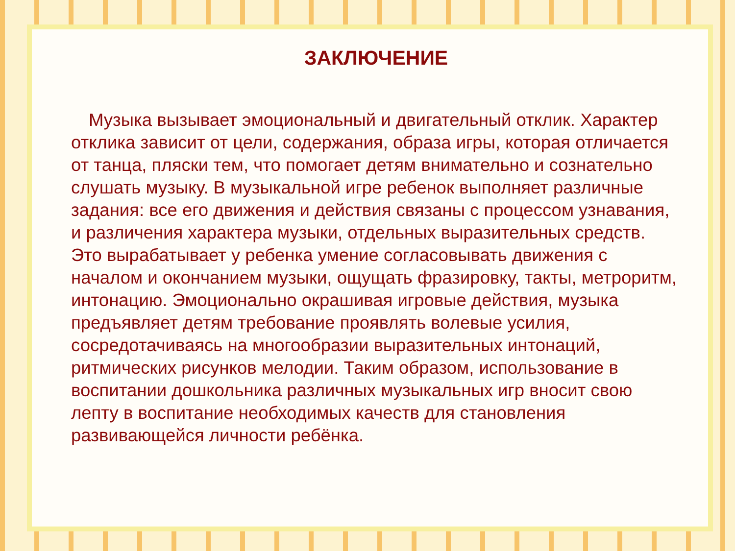ЗАКЛЮЧЕНИЕ
Музыка вызывает эмоциональный и двигательный отклик. Характер отклика зависит от цели, содержания, образа игры, которая отличается от танца, пляски тем, что помогает детям внимательно и сознательно слушать музыку. В музыкальной игре ребенок выполняет различные задания: все его движения и действия связаны с процессом узнавания, и различения характера музыки, отдельных выразительных средств. Это вырабатывает у ребенка умение согласовывать движения с началом и окончанием музыки, ощущать фразировку, такты, метроритм, интонацию. Эмоционально окрашивая игровые действия, музыка предъявляет детям требование проявлять волевые усилия, сосредотачиваясь на многообразии выразительных интонаций, ритмических рисунков мелодии. Таким образом, использование в воспитании дошкольника различных музыкальных игр вносит свою лепту в воспитание необходимых качеств для становления развивающейся личности ребёнка.